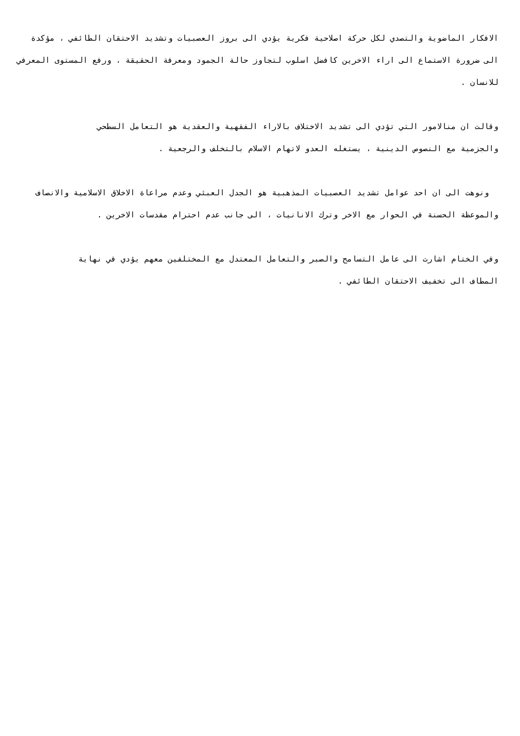الافكار الماضوية والتصدي لكل حركة اصلاحية فكرية يؤدي الى بروز العصبيات وتشديد الاحتقان الطائفي ، مؤكدة الى ضرورة الاستماع الى اراء الاخرين كافضل اسلوب لتجاوز حالة الجمود ومعرفة الحقيقة ، ورفع المستوى المعرفي للانسان .
وقالت ان منالامور التي تؤدي الى تشديد الاختلاف بالاراء الفقهية والعقدية هو التعامل السطحي
والجزمية مع النصوص الدينية ، يستغله العدو لاتهام الاسلام بالتخلف والرجعية .
ونوهت الى ان احد عوامل تشديد العصبيات المذهبية هو الجدل العبثي وعدم مراعاة الاخلاق الاسلامية والانصاف والموعظة الحسنة في الحوار مع الاخر وترك الانانيات ، الى جانب عدم احترام مقدسات الاخرين .
وفي الختام اشارت الى عامل التسامح والصبر والتعامل المعتدل مع المختلفين معهم يؤدي في نهاية
المطاف الى تخفيف الاحتقان الطائفي .